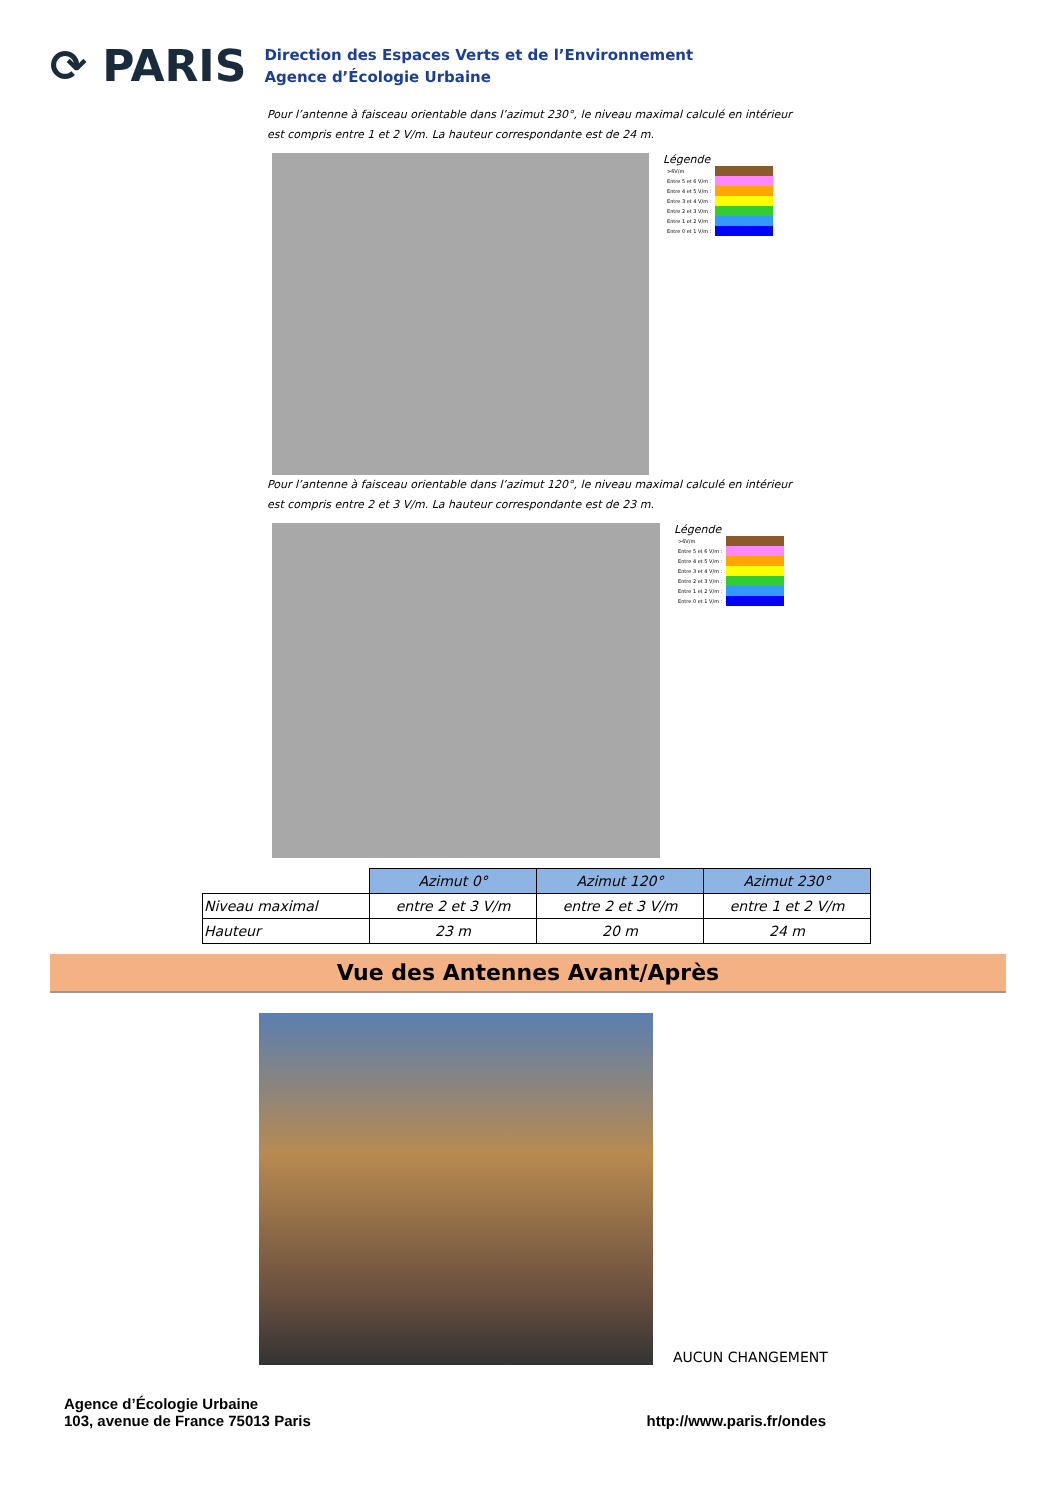⟳ PARIS
Direction des Espaces Verts et de l’Environnement
Agence d’Écologie Urbaine
Pour l’antenne à faisceau orientable dans l’azimut 230°, le niveau maximal calculé en intérieur est compris entre 1 et 2 V/m. La hauteur correspondante est de 24 m.
Légende
| >6V/m | |
| Entre 5 et 6 V/m : | |
| Entre 4 et 5 V/m : | |
| Entre 3 et 4 V/m : | |
| Entre 2 et 3 V/m : | |
| Entre 1 et 2 V/m : | |
| Entre 0 et 1 V/m : | |
Pour l’antenne à faisceau orientable dans l’azimut 120°, le niveau maximal calculé en intérieur est compris entre 2 et 3 V/m. La hauteur correspondante est de 23 m.
Légende
| >6V/m | |
| Entre 5 et 6 V/m : | |
| Entre 4 et 5 V/m : | |
| Entre 3 et 4 V/m : | |
| Entre 2 et 3 V/m : | |
| Entre 1 et 2 V/m : | |
| Entre 0 et 1 V/m : | |
| | Azimut 0° | Azimut 120° | Azimut 230° |
| Niveau maximal | entre 2 et 3 V/m | entre 2 et 3 V/m | entre 1 et 2 V/m |
| Hauteur | 23 m | 20 m | 24 m |
Vue des Antennes Avant/Après
AUCUN CHANGEMENT
Agence d’Écologie Urbaine
103, avenue de France 75013 Paris
http://www.paris.fr/ondes